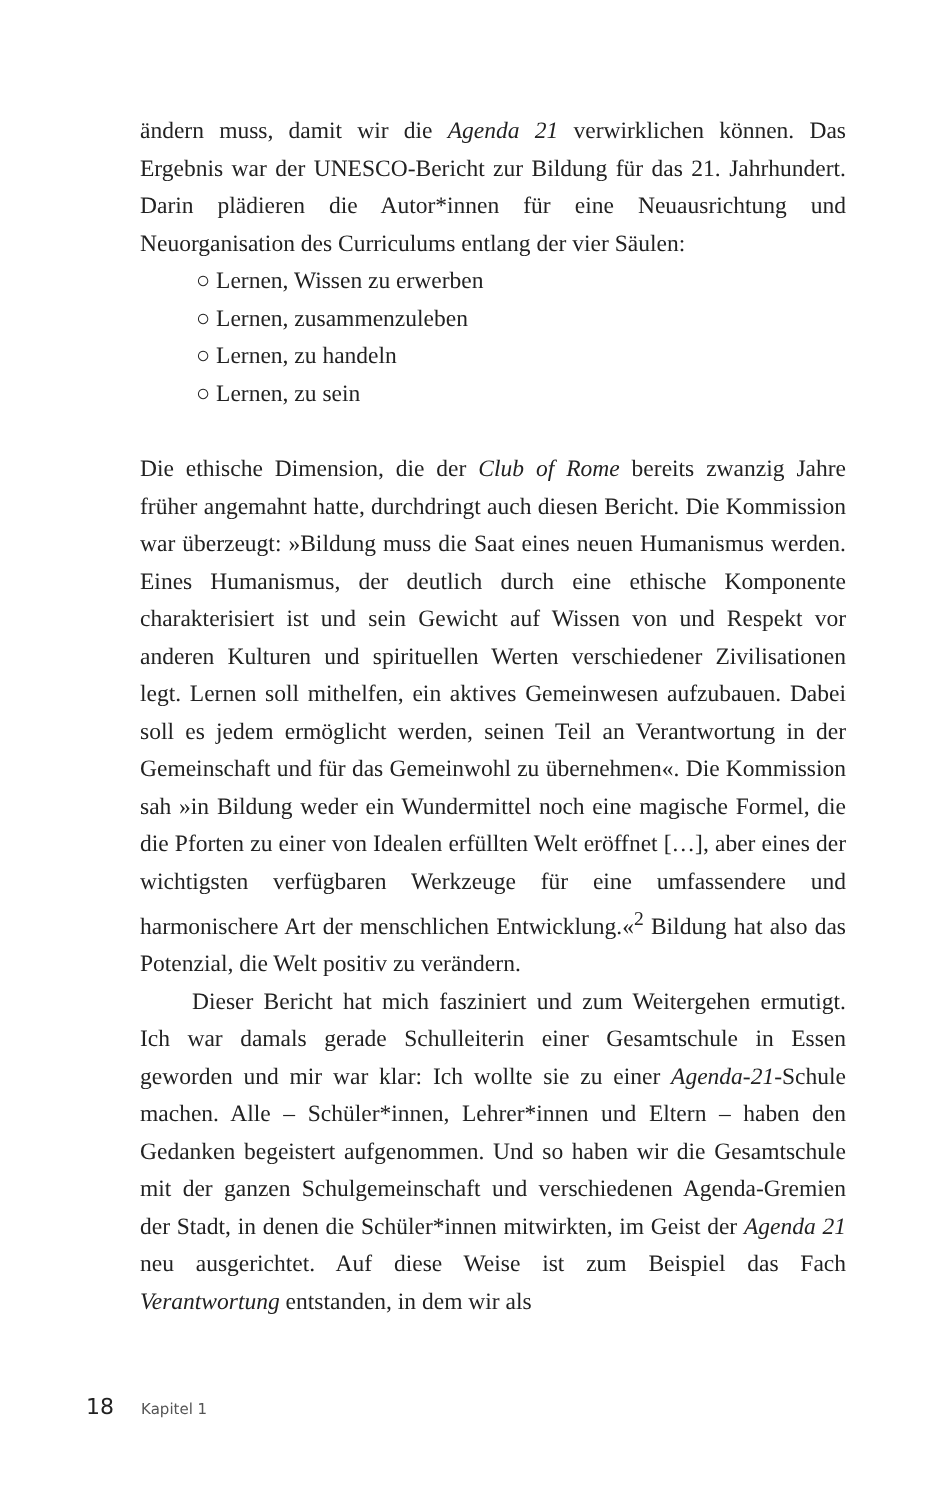ändern muss, damit wir die Agenda 21 verwirklichen können. Das Ergebnis war der UNESCO-Bericht zur Bildung für das 21. Jahrhundert. Darin plädieren die Autor*innen für eine Neuausrichtung und Neuorganisation des Curriculums entlang der vier Säulen:
○ Lernen, Wissen zu erwerben
○ Lernen, zusammenzuleben
○ Lernen, zu handeln
○ Lernen, zu sein
Die ethische Dimension, die der Club of Rome bereits zwanzig Jahre früher angemahnt hatte, durchdringt auch diesen Bericht. Die Kommission war überzeugt: »Bildung muss die Saat eines neuen Humanismus werden. Eines Humanismus, der deutlich durch eine ethische Komponente charakterisiert ist und sein Gewicht auf Wissen von und Respekt vor anderen Kulturen und spirituellen Werten verschiedener Zivilisationen legt. Lernen soll mithelfen, ein aktives Gemeinwesen aufzubauen. Dabei soll es jedem ermöglicht werden, seinen Teil an Verantwortung in der Gemeinschaft und für das Gemeinwohl zu übernehmen«. Die Kommission sah »in Bildung weder ein Wundermittel noch eine magische Formel, die die Pforten zu einer von Idealen erfüllten Welt eröffnet […], aber eines der wichtigsten verfügbaren Werkzeuge für eine umfassendere und harmonischere Art der menschlichen Entwicklung.«<sup>2</sup> Bildung hat also das Potenzial, die Welt positiv zu verändern.
Dieser Bericht hat mich fasziniert und zum Weitergehen ermutigt. Ich war damals gerade Schulleiterin einer Gesamtschule in Essen geworden und mir war klar: Ich wollte sie zu einer Agenda-21-Schule machen. Alle – Schüler*innen, Lehrer*innen und Eltern – haben den Gedanken begeistert aufgenommen. Und so haben wir die Gesamtschule mit der ganzen Schulgemeinschaft und verschiedenen Agenda-Gremien der Stadt, in denen die Schüler*innen mitwirkten, im Geist der Agenda 21 neu ausgerichtet. Auf diese Weise ist zum Beispiel das Fach Verantwortung entstanden, in dem wir als
18 Kapitel 1